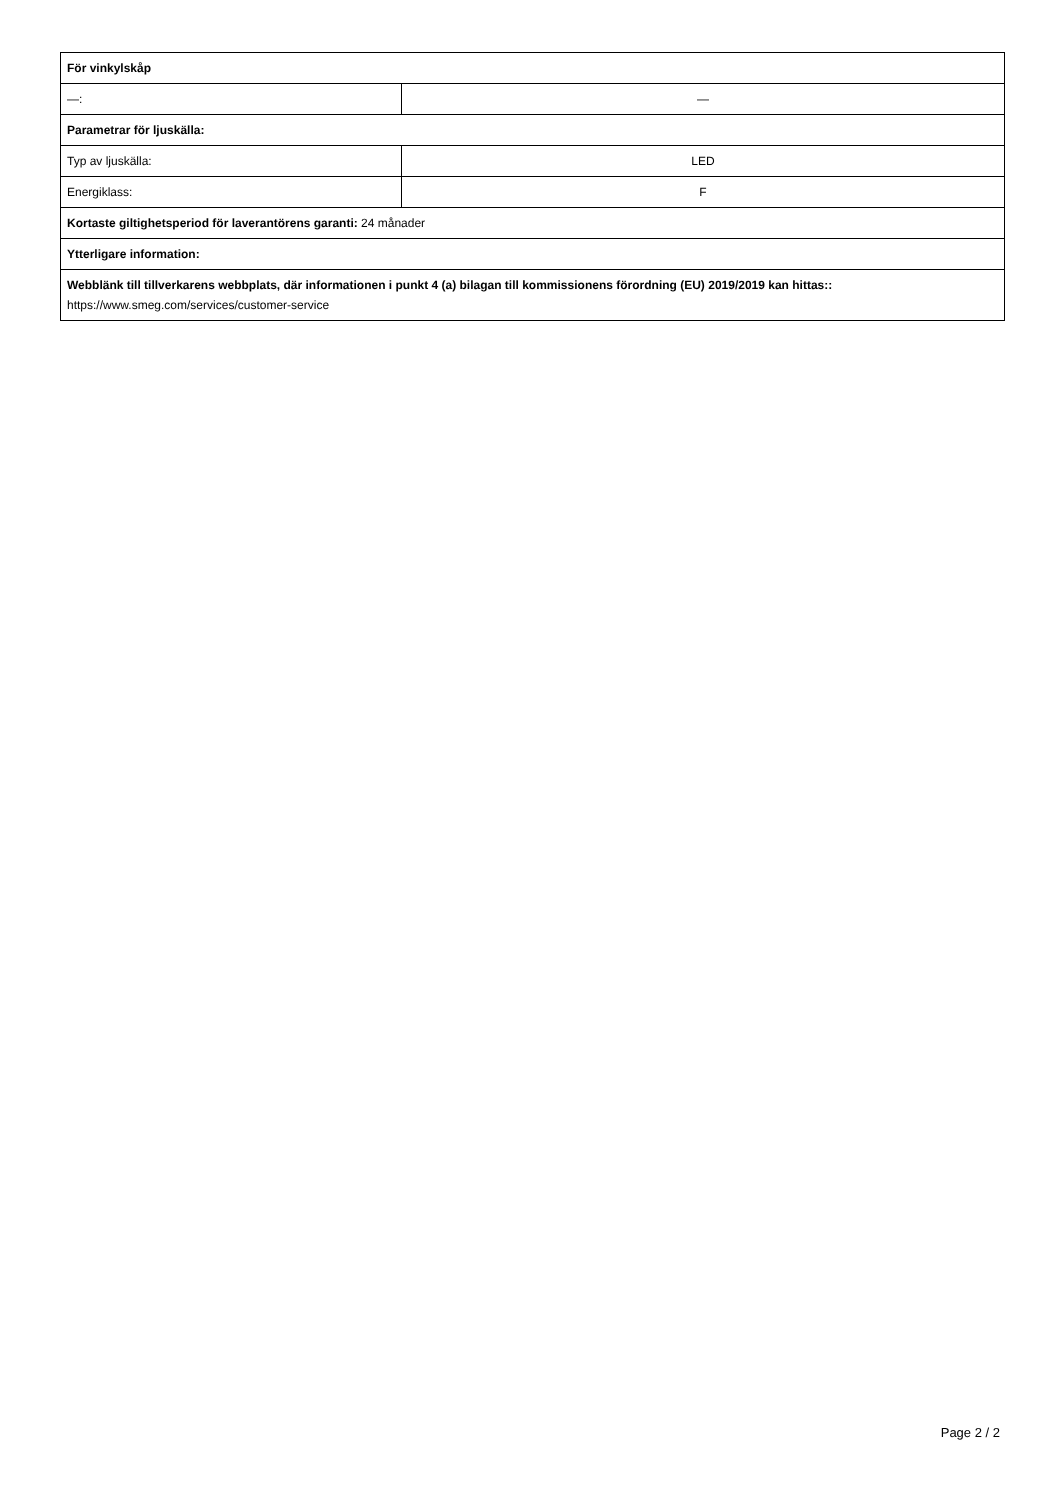| För vinkylskåp | |
| —: | — |
| Parametrar för ljuskälla: | |
| Typ av ljuskälla: | LED |
| Energiklass: | F |
| Kortaste giltighetsperiod för laverantörens garanti: 24 månader | |
| Ytterligare information: | |
| Webblänk till tillverkarens webbplats, där informationen i punkt 4 (a) bilagan till kommissionens förordning (EU) 2019/2019 kan hittas:: https://www.smeg.com/services/customer-service | |
Page 2 / 2